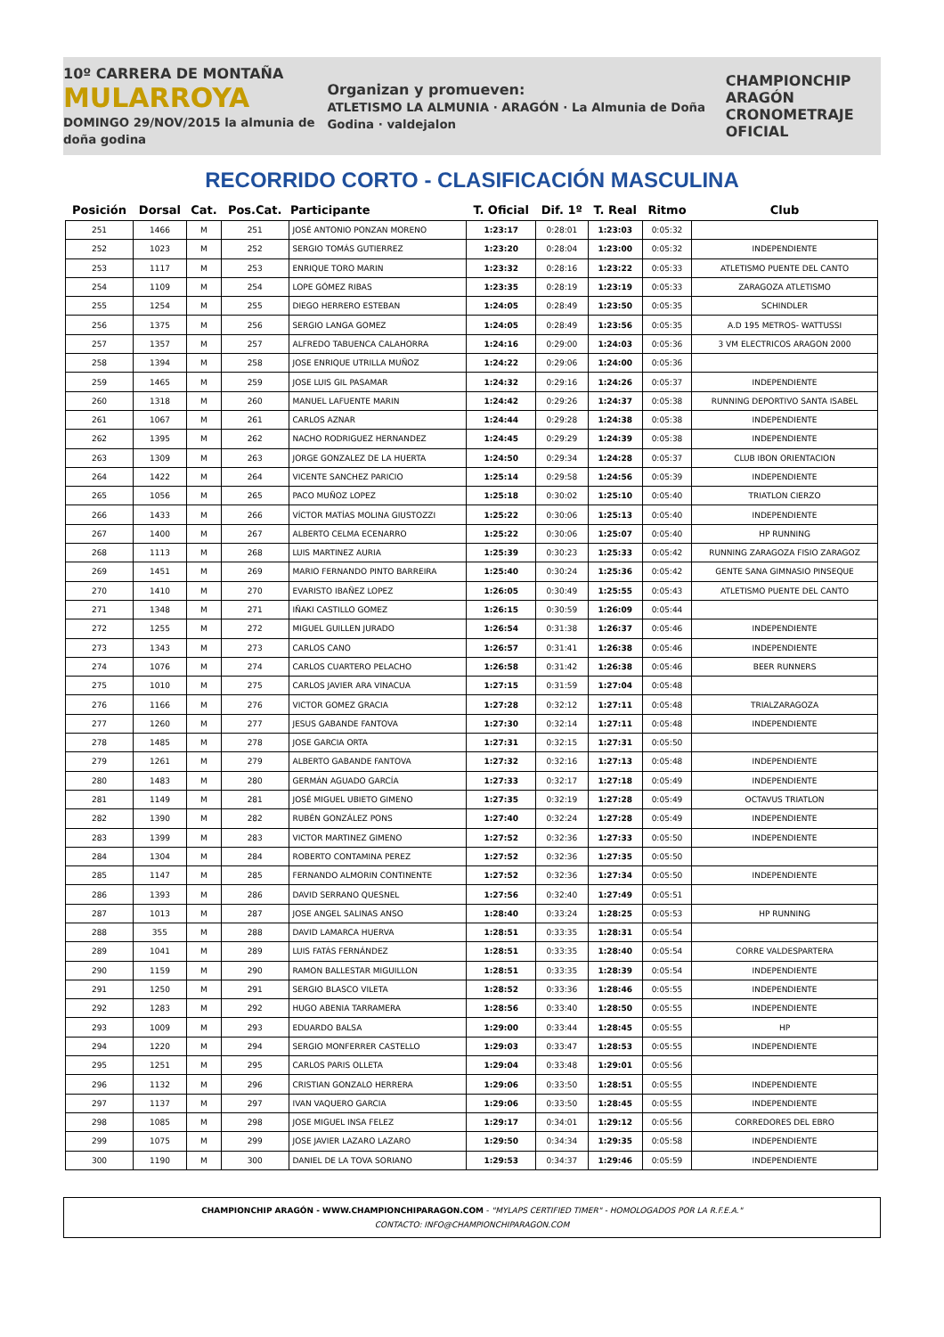10º CARRERA DE MONTAÑA
MULARROYA
DOMINGO 29/NOV/2015 la almunia de doña godina
Organizan y promueven:
ATLETISMO LA ALMUNIA · ARAGÓN · La Almunia de Doña Godina · valdejalon
CHAMPIONCHIP ARAGÓN
CRONOMETRAJE OFICIAL
RECORRIDO CORTO - CLASIFICACIÓN MASCULINA
| Posición | Dorsal | Cat. | Pos.Cat. | Participante | T. Oficial | Dif. 1º | T. Real | Ritmo | Club |
| --- | --- | --- | --- | --- | --- | --- | --- | --- | --- |
| 251 | 1466 | M | 251 | JOSÉ ANTONIO PONZAN MORENO | 1:23:17 | 0:28:01 | 1:23:03 | 0:05:32 | |
| 252 | 1023 | M | 252 | SERGIO TOMÁS GUTIERREZ | 1:23:20 | 0:28:04 | 1:23:00 | 0:05:32 | INDEPENDIENTE |
| 253 | 1117 | M | 253 | ENRIQUE TORO MARIN | 1:23:32 | 0:28:16 | 1:23:22 | 0:05:33 | ATLETISMO PUENTE DEL CANTO |
| 254 | 1109 | M | 254 | LOPE GÓMEZ RIBAS | 1:23:35 | 0:28:19 | 1:23:19 | 0:05:33 | ZARAGOZA ATLETISMO |
| 255 | 1254 | M | 255 | DIEGO HERRERO ESTEBAN | 1:24:05 | 0:28:49 | 1:23:50 | 0:05:35 | SCHINDLER |
| 256 | 1375 | M | 256 | SERGIO LANGA GOMEZ | 1:24:05 | 0:28:49 | 1:23:56 | 0:05:35 | A.D 195 METROS- WATTUSSI |
| 257 | 1357 | M | 257 | ALFREDO TABUENCA CALAHORRA | 1:24:16 | 0:29:00 | 1:24:03 | 0:05:36 | 3 VM ELECTRICOS ARAGON 2000 |
| 258 | 1394 | M | 258 | JOSE ENRIQUE UTRILLA MUÑOZ | 1:24:22 | 0:29:06 | 1:24:00 | 0:05:36 | |
| 259 | 1465 | M | 259 | JOSE LUIS GIL PASAMAR | 1:24:32 | 0:29:16 | 1:24:26 | 0:05:37 | INDEPENDIENTE |
| 260 | 1318 | M | 260 | MANUEL LAFUENTE MARIN | 1:24:42 | 0:29:26 | 1:24:37 | 0:05:38 | RUNNING DEPORTIVO SANTA ISABEL |
| 261 | 1067 | M | 261 | CARLOS AZNAR | 1:24:44 | 0:29:28 | 1:24:38 | 0:05:38 | INDEPENDIENTE |
| 262 | 1395 | M | 262 | NACHO RODRIGUEZ HERNANDEZ | 1:24:45 | 0:29:29 | 1:24:39 | 0:05:38 | INDEPENDIENTE |
| 263 | 1309 | M | 263 | JORGE GONZALEZ DE LA HUERTA | 1:24:50 | 0:29:34 | 1:24:28 | 0:05:37 | CLUB IBON ORIENTACION |
| 264 | 1422 | M | 264 | VICENTE SANCHEZ PARICIO | 1:25:14 | 0:29:58 | 1:24:56 | 0:05:39 | INDEPENDIENTE |
| 265 | 1056 | M | 265 | PACO MUÑOZ LOPEZ | 1:25:18 | 0:30:02 | 1:25:10 | 0:05:40 | TRIATLON CIERZO |
| 266 | 1433 | M | 266 | VÍCTOR MATÍAS MOLINA GIUSTOZZI | 1:25:22 | 0:30:06 | 1:25:13 | 0:05:40 | INDEPENDIENTE |
| 267 | 1400 | M | 267 | ALBERTO CELMA ECENARRO | 1:25:22 | 0:30:06 | 1:25:07 | 0:05:40 | HP RUNNING |
| 268 | 1113 | M | 268 | LUIS MARTINEZ AURIA | 1:25:39 | 0:30:23 | 1:25:33 | 0:05:42 | RUNNING ZARAGOZA FISIO ZARAGOZ |
| 269 | 1451 | M | 269 | MARIO FERNANDO PINTO BARREIRA | 1:25:40 | 0:30:24 | 1:25:36 | 0:05:42 | GENTE SANA GIMNASIO PINSEQUE |
| 270 | 1410 | M | 270 | EVARISTO IBAÑEZ LOPEZ | 1:26:05 | 0:30:49 | 1:25:55 | 0:05:43 | ATLETISMO PUENTE DEL CANTO |
| 271 | 1348 | M | 271 | IÑAKI CASTILLO GOMEZ | 1:26:15 | 0:30:59 | 1:26:09 | 0:05:44 | |
| 272 | 1255 | M | 272 | MIGUEL GUILLEN JURADO | 1:26:54 | 0:31:38 | 1:26:37 | 0:05:46 | INDEPENDIENTE |
| 273 | 1343 | M | 273 | CARLOS CANO | 1:26:57 | 0:31:41 | 1:26:38 | 0:05:46 | INDEPENDIENTE |
| 274 | 1076 | M | 274 | CARLOS CUARTERO PELACHO | 1:26:58 | 0:31:42 | 1:26:38 | 0:05:46 | BEER RUNNERS |
| 275 | 1010 | M | 275 | CARLOS JAVIER ARA VINACUA | 1:27:15 | 0:31:59 | 1:27:04 | 0:05:48 | |
| 276 | 1166 | M | 276 | VICTOR GOMEZ GRACIA | 1:27:28 | 0:32:12 | 1:27:11 | 0:05:48 | TRIALZARAGOZA |
| 277 | 1260 | M | 277 | JESUS GABANDE FANTOVA | 1:27:30 | 0:32:14 | 1:27:11 | 0:05:48 | INDEPENDIENTE |
| 278 | 1485 | M | 278 | JOSE GARCIA ORTA | 1:27:31 | 0:32:15 | 1:27:31 | 0:05:50 | |
| 279 | 1261 | M | 279 | ALBERTO GABANDE FANTOVA | 1:27:32 | 0:32:16 | 1:27:13 | 0:05:48 | INDEPENDIENTE |
| 280 | 1483 | M | 280 | GERMÁN AGUADO GARCÍA | 1:27:33 | 0:32:17 | 1:27:18 | 0:05:49 | INDEPENDIENTE |
| 281 | 1149 | M | 281 | JOSÉ MIGUEL UBIETO GIMENO | 1:27:35 | 0:32:19 | 1:27:28 | 0:05:49 | OCTAVUS TRIATLON |
| 282 | 1390 | M | 282 | RUBÉN GONZÁLEZ PONS | 1:27:40 | 0:32:24 | 1:27:28 | 0:05:49 | INDEPENDIENTE |
| 283 | 1399 | M | 283 | VICTOR MARTINEZ GIMENO | 1:27:52 | 0:32:36 | 1:27:33 | 0:05:50 | INDEPENDIENTE |
| 284 | 1304 | M | 284 | ROBERTO CONTAMINA PEREZ | 1:27:52 | 0:32:36 | 1:27:35 | 0:05:50 | |
| 285 | 1147 | M | 285 | FERNANDO ALMORIN CONTINENTE | 1:27:52 | 0:32:36 | 1:27:34 | 0:05:50 | INDEPENDIENTE |
| 286 | 1393 | M | 286 | DAVID SERRANO QUESNEL | 1:27:56 | 0:32:40 | 1:27:49 | 0:05:51 | |
| 287 | 1013 | M | 287 | JOSE ANGEL SALINAS ANSO | 1:28:40 | 0:33:24 | 1:28:25 | 0:05:53 | HP RUNNING |
| 288 | 355 | M | 288 | DAVID LAMARCA HUERVA | 1:28:51 | 0:33:35 | 1:28:31 | 0:05:54 | |
| 289 | 1041 | M | 289 | LUIS FATÁS FERNÁNDEZ | 1:28:51 | 0:33:35 | 1:28:40 | 0:05:54 | CORRE VALDESPARTERA |
| 290 | 1159 | M | 290 | RAMON BALLESTAR MIGUILLON | 1:28:51 | 0:33:35 | 1:28:39 | 0:05:54 | INDEPENDIENTE |
| 291 | 1250 | M | 291 | SERGIO BLASCO VILETA | 1:28:52 | 0:33:36 | 1:28:46 | 0:05:55 | INDEPENDIENTE |
| 292 | 1283 | M | 292 | HUGO ABENIA TARRAMERA | 1:28:56 | 0:33:40 | 1:28:50 | 0:05:55 | INDEPENDIENTE |
| 293 | 1009 | M | 293 | EDUARDO BALSA | 1:29:00 | 0:33:44 | 1:28:45 | 0:05:55 | HP |
| 294 | 1220 | M | 294 | SERGIO MONFERRER CASTELLO | 1:29:03 | 0:33:47 | 1:28:53 | 0:05:55 | INDEPENDIENTE |
| 295 | 1251 | M | 295 | CARLOS PARIS OLLETA | 1:29:04 | 0:33:48 | 1:29:01 | 0:05:56 | |
| 296 | 1132 | M | 296 | CRISTIAN GONZALO HERRERA | 1:29:06 | 0:33:50 | 1:28:51 | 0:05:55 | INDEPENDIENTE |
| 297 | 1137 | M | 297 | IVAN VAQUERO GARCIA | 1:29:06 | 0:33:50 | 1:28:45 | 0:05:55 | INDEPENDIENTE |
| 298 | 1085 | M | 298 | JOSE MIGUEL INSA FELEZ | 1:29:17 | 0:34:01 | 1:29:12 | 0:05:56 | CORREDORES DEL EBRO |
| 299 | 1075 | M | 299 | JOSE JAVIER LAZARO LAZARO | 1:29:50 | 0:34:34 | 1:29:35 | 0:05:58 | INDEPENDIENTE |
| 300 | 1190 | M | 300 | DANIEL DE LA TOVA SORIANO | 1:29:53 | 0:34:37 | 1:29:46 | 0:05:59 | INDEPENDIENTE |
CHAMPIONCHIP ARAGÓN - WWW.CHAMPIONCHIPARAGON.COM - "MYLAPS CERTIFIED TIMER" - HOMOLOGADOS POR LA R.F.E.A."
CONTACTO: INFO@CHAMPIONCHIPARAGON.COM